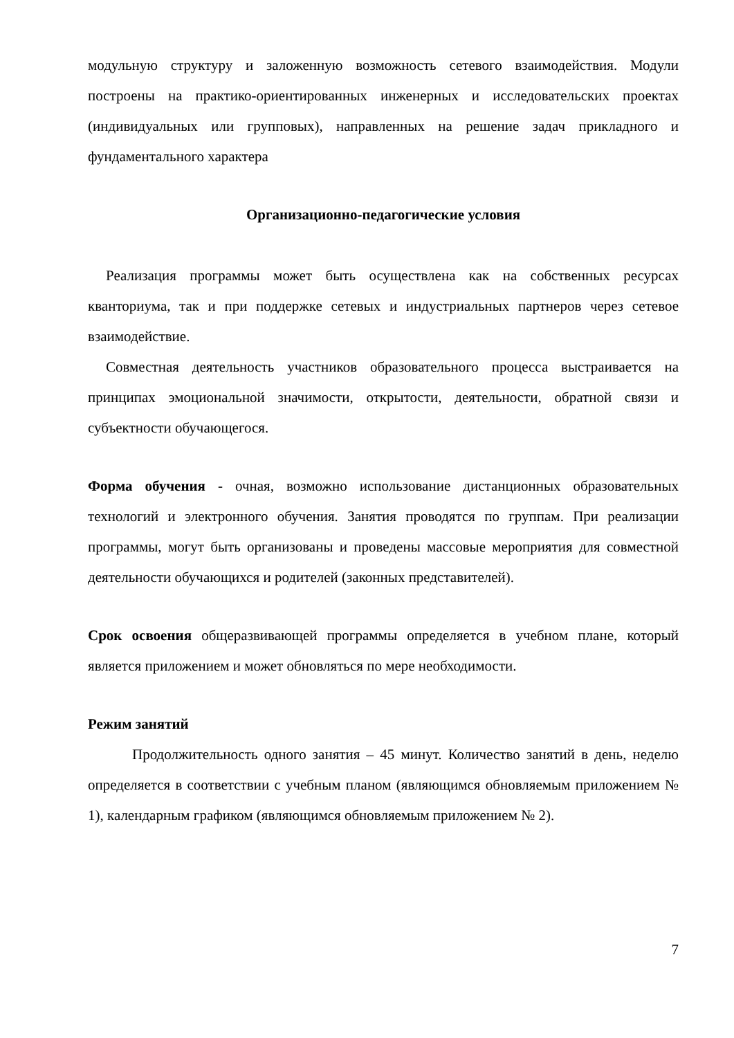модульную структуру и заложенную возможность сетевого взаимодействия. Модули построены на практико-ориентированных инженерных и исследовательских проектах (индивидуальных или групповых), направленных на решение задач прикладного и фундаментального характера
Организационно-педагогические условия
Реализация программы может быть осуществлена как на собственных ресурсах кванториума, так и при поддержке сетевых и индустриальных партнеров через сетевое взаимодействие.
Совместная деятельность участников образовательного процесса выстраивается на принципах эмоциональной значимости, открытости, деятельности, обратной связи и субъектности обучающегося.
Форма обучения - очная, возможно использование дистанционных образовательных технологий и электронного обучения. Занятия проводятся по группам. При реализации программы, могут быть организованы и проведены массовые мероприятия для совместной деятельности обучающихся и родителей (законных представителей).
Срок освоения общеразвивающей программы определяется в учебном плане, который является приложением и может обновляться по мере необходимости.
Режим занятий
Продолжительность одного занятия – 45 минут. Количество занятий в день, неделю определяется в соответствии с учебным планом (являющимся обновляемым приложением № 1), календарным графиком (являющимся обновляемым приложением № 2).
7